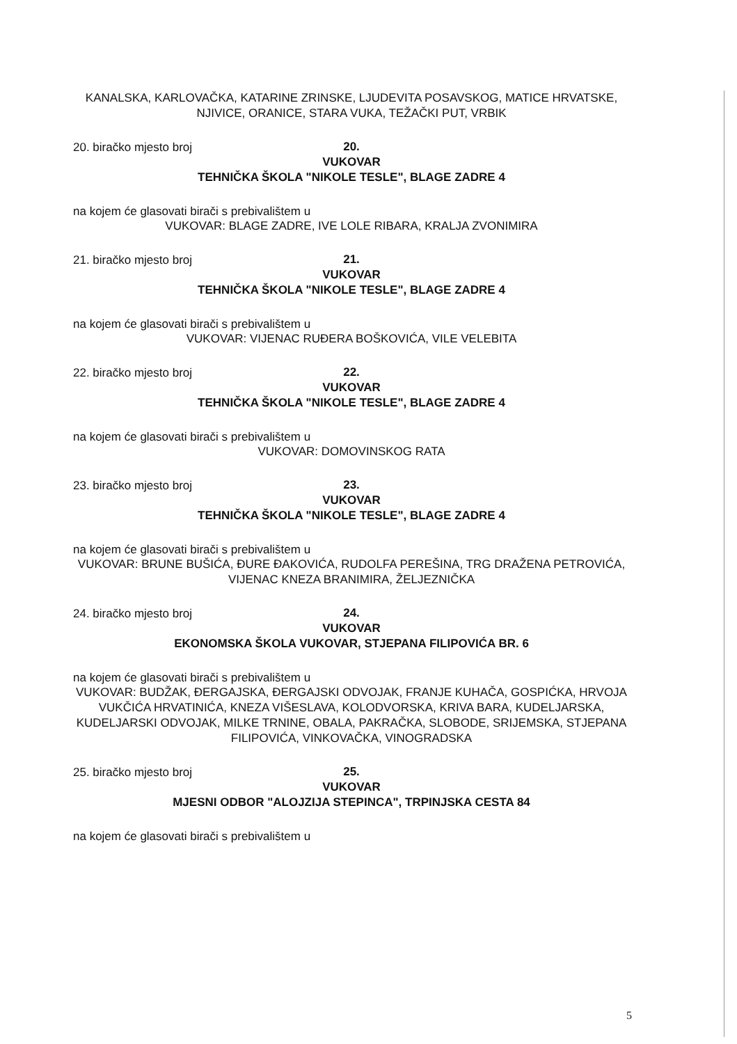KANALSKA, KARLOVAČKA, KATARINE ZRINSKE, LJUDEVITA POSAVSKOG, MATICE HRVATSKE, NJIVICE, ORANICE, STARA VUKA, TEŽAČKI PUT, VRBIK
20. biračko mjesto broj
20.
VUKOVAR
TEHNIČKA ŠKOLA "NIKOLE TESLE", BLAGE ZADRE 4
na kojem će glasovati birači s prebivalištem u
VUKOVAR: BLAGE ZADRE, IVE LOLE RIBARA, KRALJA ZVONIMIRA
21. biračko mjesto broj
21.
VUKOVAR
TEHNIČKA ŠKOLA "NIKOLE TESLE", BLAGE ZADRE 4
na kojem će glasovati birači s prebivalištem u
VUKOVAR: VIJENAC RUĐERA BOŠKOVIĆA, VILE VELEBITA
22. biračko mjesto broj
22.
VUKOVAR
TEHNIČKA ŠKOLA "NIKOLE TESLE", BLAGE ZADRE 4
na kojem će glasovati birači s prebivalištem u
VUKOVAR: DOMOVINSKOG RATA
23. biračko mjesto broj
23.
VUKOVAR
TEHNIČKA ŠKOLA "NIKOLE TESLE", BLAGE ZADRE 4
na kojem će glasovati birači s prebivalištem u
VUKOVAR: BRUNE BUŠIĆA, ĐURE ĐAKOVIĆA, RUDOLFA PEREŠINA, TRG DRAŽENA PETROVIĆA, VIJENAC KNEZA BRANIMIRA, ŽELJEZNIČKA
24. biračko mjesto broj
24.
VUKOVAR
EKONOMSKA ŠKOLA VUKOVAR, STJEPANA FILIPOVIĆA BR. 6
na kojem će glasovati birači s prebivalištem u
VUKOVAR: BUDŽAK, ĐERGAJSKA, ĐERGAJSKI ODVOJAK, FRANJE KUHAČA, GOSPIĆKA, HRVOJA VUKČIĆA HRVATINIĆA, KNEZA VIŠESLAVA, KOLODVORSKA, KRIVA BARA, KUDELJARSKA, KUDELJARSKI ODVOJAK, MILKE TRNINE, OBALA, PAKRAČKA, SLOBODE, SRIJEMSKA, STJEPANA FILIPOVIĆA, VINKOVAČKA, VINOGRADSKA
25. biračko mjesto broj
25.
VUKOVAR
MJESNI ODBOR "ALOJZIJA STEPINCA", TRPINJSKA CESTA 84
na kojem će glasovati birači s prebivalištem u
5